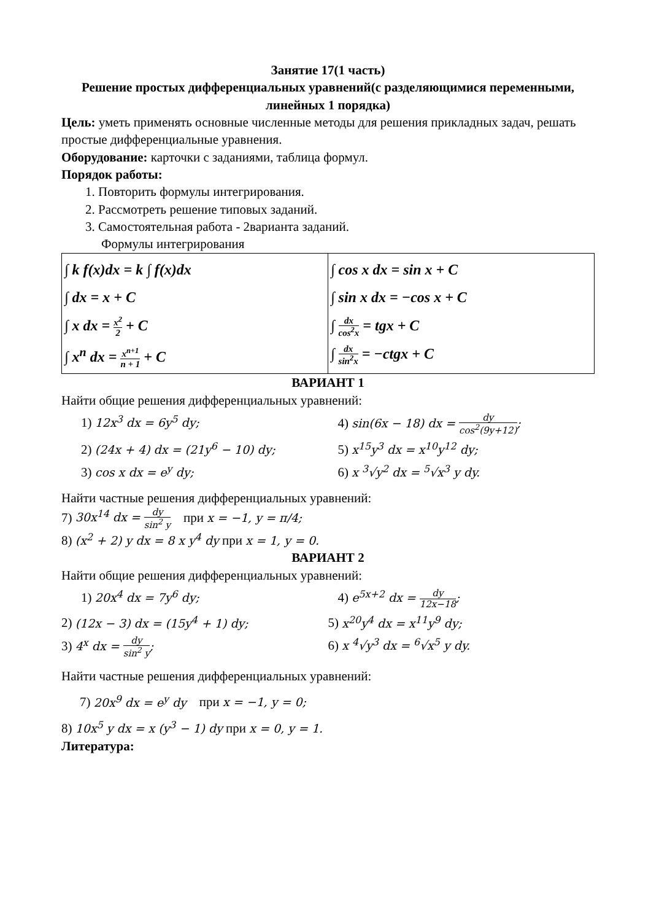Занятие 17(1 часть)
Решение простых дифференциальных уравнений(с разделяющимися переменными, линейных 1 порядка)
Цель: уметь применять основные численные методы для решения прикладных задач, решать простые дифференциальные уравнения.
Оборудование: карточки с заданиями, таблица формул.
Порядок работы:
1. Повторить формулы интегрирования.
2. Рассмотреть решение типовых заданий.
3. Самостоятельная работа - 2варианта заданий.
Формулы интегрирования
| ∫ k f(x)dx = k ∫ f(x)dx ∫ dx = x + C ∫ x dx = x<sup>2</sup> 2 + C ∫ x<sup>n</sup> dx = x<sup>n+1</sup> n + 1 + C | ∫ cos x dx = sin x + C ∫ sin x dx = −cos x + C ∫ dx cos<sup>2</sup>x = tgx + C ∫ dx sin<sup>2</sup>x = −ctgx + C |
ВАРИАНТ 1
Найти общие решения дифференциальных уравнений:
1) 12x<sup>3</sup> dx = 6y<sup>5</sup> dy; 4) sin(6x − 18) dx = dy cos<sup>2</sup>(9y+12);
2) (24x + 4) dx = (21y<sup>6</sup> − 10) dy;
5) x<sup>15</sup>y<sup>3</sup> dx = x<sup>10</sup>y<sup>12</sup> dy;
3) cos x dx = e<sup>y</sup> dy; 6) x <sup>3</sup>√y<sup>2</sup> dx = <sup>5</sup>√x<sup>3</sup> y dy.
Найти частные решения дифференциальных уравнений:
7) 30x<sup>14</sup> dx = dy sin<sup>2</sup> y при x = −1, y = π/4;
8) (x<sup>2</sup> + 2) y dx = 8 x y<sup>4</sup> dy при x = 1, y = 0.
ВАРИАНТ 2
Найти общие решения дифференциальных уравнений:
1) 20x<sup>4</sup> dx = 7y<sup>6</sup> dy; 4) e<sup>5x+2</sup> dx = dy 12x−18;
2) (12x − 3) dx = (15y<sup>4</sup> + 1) dy;
5) x<sup>20</sup>y<sup>4</sup> dx = x<sup>11</sup>y<sup>9</sup> dy;
3) 4<sup>x</sup> dx = dy sin<sup>2</sup> y; 6) x <sup>4</sup>√y<sup>3</sup> dx = <sup>6</sup>√x<sup>5</sup> y dy.
Найти частные решения дифференциальных уравнений:
7) 20x<sup>9</sup> dx = e<sup>y</sup> dy при x = −1, y = 0;
8) 10x<sup>5</sup> y dx = x (y<sup>3</sup> − 1) dy при x = 0, y = 1.
Литература: